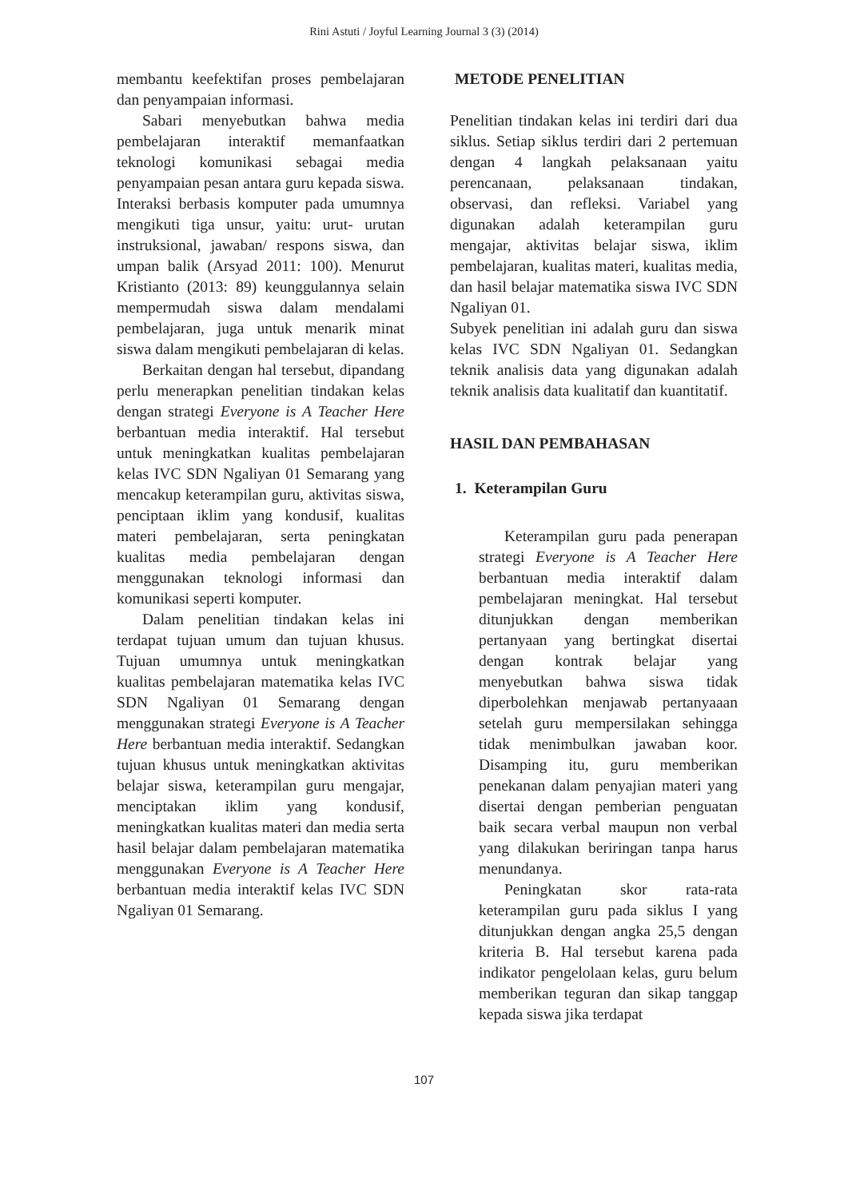Rini Astuti / Joyful Learning Journal 3 (3) (2014)
membantu keefektifan proses pembelajaran dan penyampaian informasi.
Sabari menyebutkan bahwa media pembelajaran interaktif memanfaatkan teknologi komunikasi sebagai media penyampaian pesan antara guru kepada siswa. Interaksi berbasis komputer pada umumnya mengikuti tiga unsur, yaitu: urut- urutan instruksional, jawaban/ respons siswa, dan umpan balik (Arsyad 2011: 100). Menurut Kristianto (2013: 89) keunggulannya selain mempermudah siswa dalam mendalami pembelajaran, juga untuk menarik minat siswa dalam mengikuti pembelajaran di kelas.
Berkaitan dengan hal tersebut, dipandang perlu menerapkan penelitian tindakan kelas dengan strategi Everyone is A Teacher Here berbantuan media interaktif. Hal tersebut untuk meningkatkan kualitas pembelajaran kelas IVC SDN Ngaliyan 01 Semarang yang mencakup keterampilan guru, aktivitas siswa, penciptaan iklim yang kondusif, kualitas materi pembelajaran, serta peningkatan kualitas media pembelajaran dengan menggunakan teknologi informasi dan komunikasi seperti komputer.
Dalam penelitian tindakan kelas ini terdapat tujuan umum dan tujuan khusus. Tujuan umumnya untuk meningkatkan kualitas pembelajaran matematika kelas IVC SDN Ngaliyan 01 Semarang dengan menggunakan strategi Everyone is A Teacher Here berbantuan media interaktif. Sedangkan tujuan khusus untuk meningkatkan aktivitas belajar siswa, keterampilan guru mengajar, menciptakan iklim yang kondusif, meningkatkan kualitas materi dan media serta hasil belajar dalam pembelajaran matematika menggunakan Everyone is A Teacher Here berbantuan media interaktif kelas IVC SDN Ngaliyan 01 Semarang.
METODE PENELITIAN
Penelitian tindakan kelas ini terdiri dari dua siklus. Setiap siklus terdiri dari 2 pertemuan dengan 4 langkah pelaksanaan yaitu perencanaan, pelaksanaan tindakan, observasi, dan refleksi. Variabel yang digunakan adalah keterampilan guru mengajar, aktivitas belajar siswa, iklim pembelajaran, kualitas materi, kualitas media, dan hasil belajar matematika siswa IVC SDN Ngaliyan 01.
Subyek penelitian ini adalah guru dan siswa kelas IVC SDN Ngaliyan 01. Sedangkan teknik analisis data yang digunakan adalah teknik analisis data kualitatif dan kuantitatif.
HASIL DAN PEMBAHASAN
1. Keterampilan Guru
Keterampilan guru pada penerapan strategi Everyone is A Teacher Here berbantuan media interaktif dalam pembelajaran meningkat. Hal tersebut ditunjukkan dengan memberikan pertanyaan yang bertingkat disertai dengan kontrak belajar yang menyebutkan bahwa siswa tidak diperbolehkan menjawab pertanyaaan setelah guru mempersilakan sehingga tidak menimbulkan jawaban koor. Disamping itu, guru memberikan penekanan dalam penyajian materi yang disertai dengan pemberian penguatan baik secara verbal maupun non verbal yang dilakukan beriringan tanpa harus menundanya.
Peningkatan skor rata-rata keterampilan guru pada siklus I yang ditunjukkan dengan angka 25,5 dengan kriteria B. Hal tersebut karena pada indikator pengelolaan kelas, guru belum memberikan teguran dan sikap tanggap kepada siswa jika terdapat
107